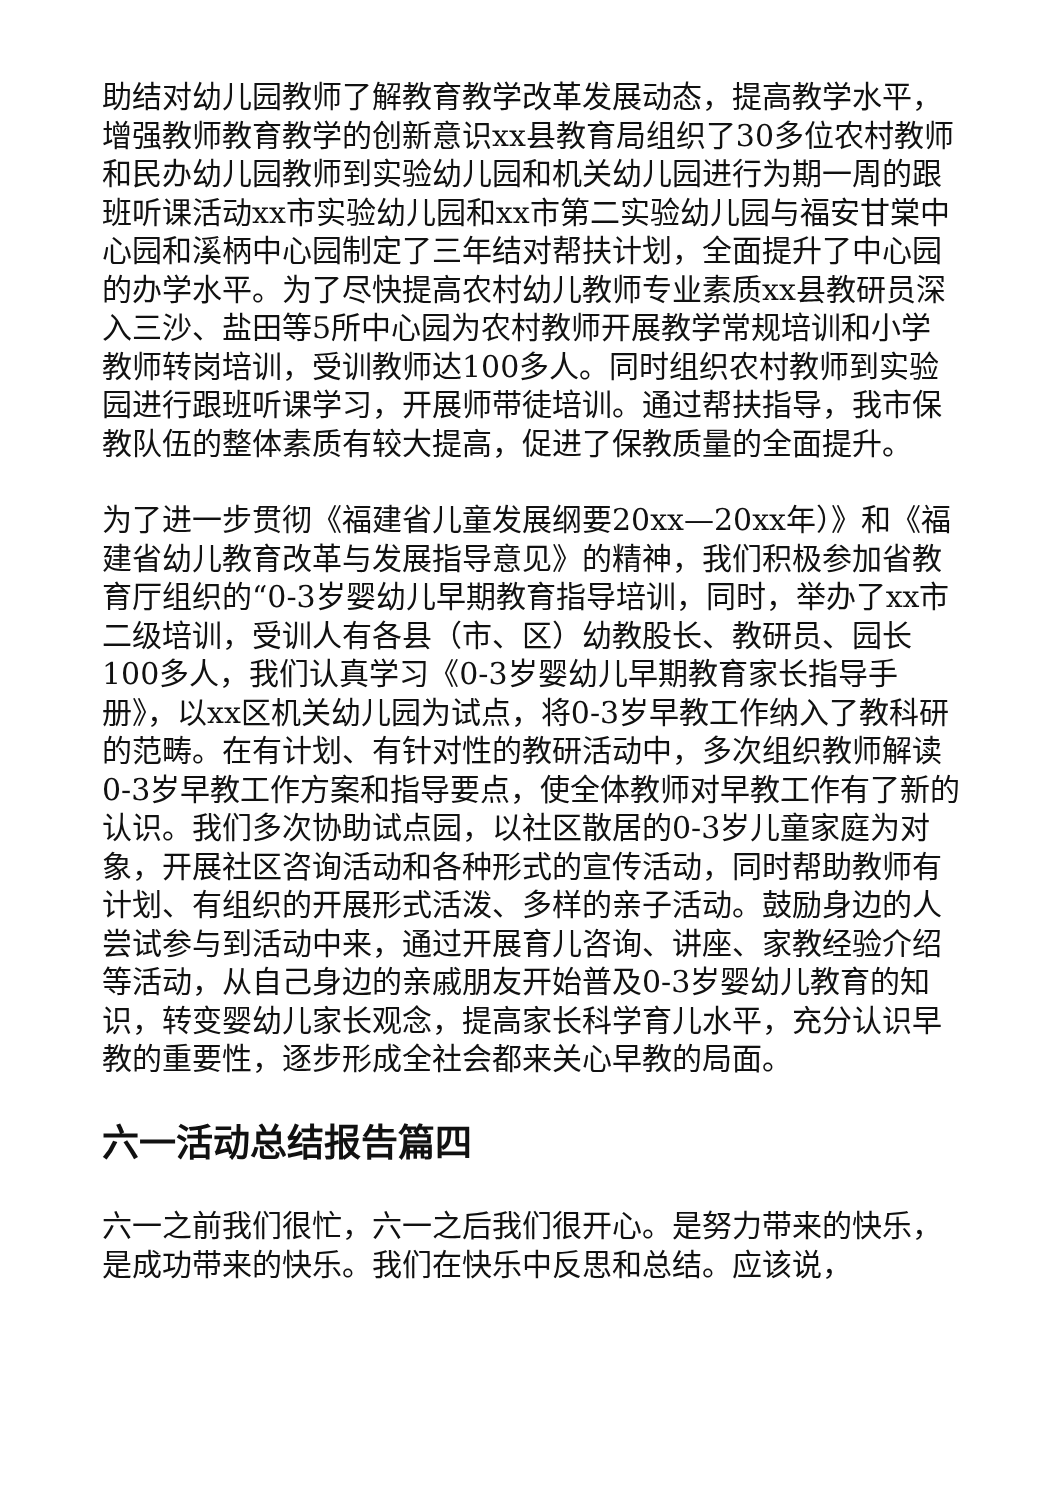助结对幼儿园教师了解教育教学改革发展动态，提高教学水平，增强教师教育教学的创新意识xx县教育局组织了30多位农村教师和民办幼儿园教师到实验幼儿园和机关幼儿园进行为期一周的跟班听课活动xx市实验幼儿园和xx市第二实验幼儿园与福安甘棠中心园和溪柄中心园制定了三年结对帮扶计划，全面提升了中心园的办学水平。为了尽快提高农村幼儿教师专业素质xx县教研员深入三沙、盐田等5所中心园为农村教师开展教学常规培训和小学教师转岗培训，受训教师达100多人。同时组织农村教师到实验园进行跟班听课学习，开展师带徒培训。通过帮扶指导，我市保教队伍的整体素质有较大提高，促进了保教质量的全面提升。
为了进一步贯彻《福建省儿童发展纲要20xx—20xx年）》和《福建省幼儿教育改革与发展指导意见》的精神，我们积极参加省教育厅组织的“0-3岁婴幼儿早期教育指导培训，同时，举办了xx市二级培训，受训人有各县（市、区）幼教股长、教研员、园长100多人，我们认真学习《0-3岁婴幼儿早期教育家长指导手册》，以xx区机关幼儿园为试点，将0-3岁早教工作纳入了教科研的范畴。在有计划、有针对性的教研活动中，多次组织教师解读0-3岁早教工作方案和指导要点，使全体教师对早教工作有了新的认识。我们多次协助试点园，以社区散居的0-3岁儿童家庭为对象，开展社区咨询活动和各种形式的宣传活动，同时帮助教师有计划、有组织的开展形式活泼、多样的亲子活动。鼓励身边的人尝试参与到活动中来，通过开展育儿咨询、讲座、家教经验介绍等活动，从自己身边的亲戚朋友开始普及0-3岁婴幼儿教育的知识，转变婴幼儿家长观念，提高家长科学育儿水平，充分认识早教的重要性，逐步形成全社会都来关心早教的局面。
六一活动总结报告篇四
六一之前我们很忙，六一之后我们很开心。是努力带来的快乐，是成功带来的快乐。我们在快乐中反思和总结。应该说，